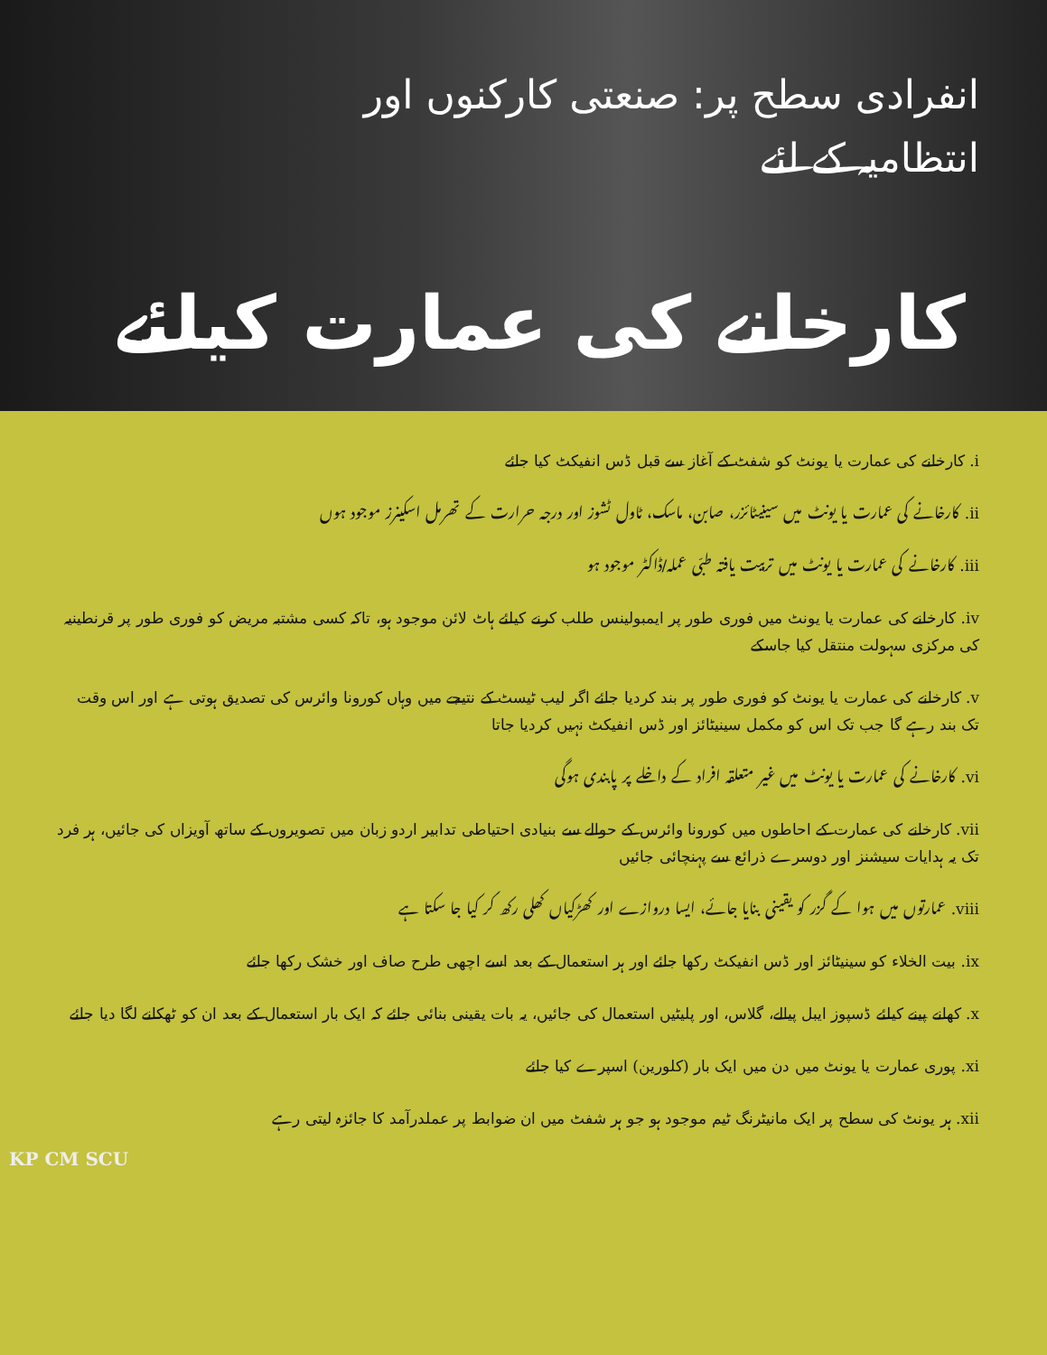انفرادی سطح پر: صنعتی کارکنوں اور
انتظامیہ کے لئے
کارخانے کی عمارت کیلئے
i. کارخانے کی عمارت یا یونٹ کو شفٹ کے آغاز سے قبل ڈس انفیکٹ کیا جائے
ii. کارخانے کی عمارت یا یونٹ میں سینیٹائزر، صابن، ماسک، ٹاول ٹشوز اور درجہ حرارت کے تھرمل اسکینرز موجود ہوں
iii. کارخانے کی عمارت یا یونٹ میں تربیت یافتہ طبّی عملہ/ڈاکٹر موجود ہو
iv. کارخانے کی عمارت یا یونٹ میں فوری طور پر ایمبولینس طلب کرنے کیلئے ہاٹ لائن موجود ہو، تاکہ کسی مشتبہ مریض کو فوری طور پر قرنطینیہ کی مرکزی سہولت منتقل کیا جاسکے
v. کارخانے کی عمارت یا یونٹ کو فوری طور پر بند کردیا جائے اگر لیب ٹیسٹ کے نتیجے میں وہاں کورونا وائرس کی تصدیق ہوتی ہے اور اس وقت تک بند رہے گا جب تک اس کو مکمل سینیٹائز اور ڈس انفیکٹ نہیں کردیا جاتا
vi. کارخانے کی عمارت یا یونٹ میں غیر متعلقہ افراد کے داخلے پر پابندی ہوگی
vii. کارخانے کی عمارت کے احاطوں میں کورونا وائرس کے حوالے سے بنیادی احتیاطی تدابیر اردو زبان میں تصویروں کے ساتھ آویزاں کی جائیں، ہر فرد تک یہ ہدایات سیشنز اور دوسرے ذرائع سے پہنچائی جائیں
viii. عمارتوں میں ہوا کے گزر کو یقینی بنایا جائے، ایسا دروازے اور کھڑکیاں کھلی رکھ کر کیا جا سکتا ہے
ix. بیت الخلاء کو سینیٹائز اور ڈس انفیکٹ رکھا جائے اور ہر استعمال کے بعد اسے اچھی طرح صاف اور خشک رکھا جائے
x. کھانے پینے کیلئے ڈسپوز ایبل پیالے، گلاس، اور پلیٹیں استعمال کی جائیں، یہ بات یقینی بنائی جائے کہ ایک بار استعمال کے بعد ان کو ٹھکانے لگا دیا جائے
xi. پوری عمارت یا یونٹ میں دن میں ایک بار (کلورین) اسپرے کیا جائے
xii. ہر یونٹ کی سطح پر ایک مانیٹرنگ ٹیم موجود ہو جو ہر شفٹ میں ان ضوابط پر عملدرآمد کا جائزہ لیتی رہے
KP CM SCU